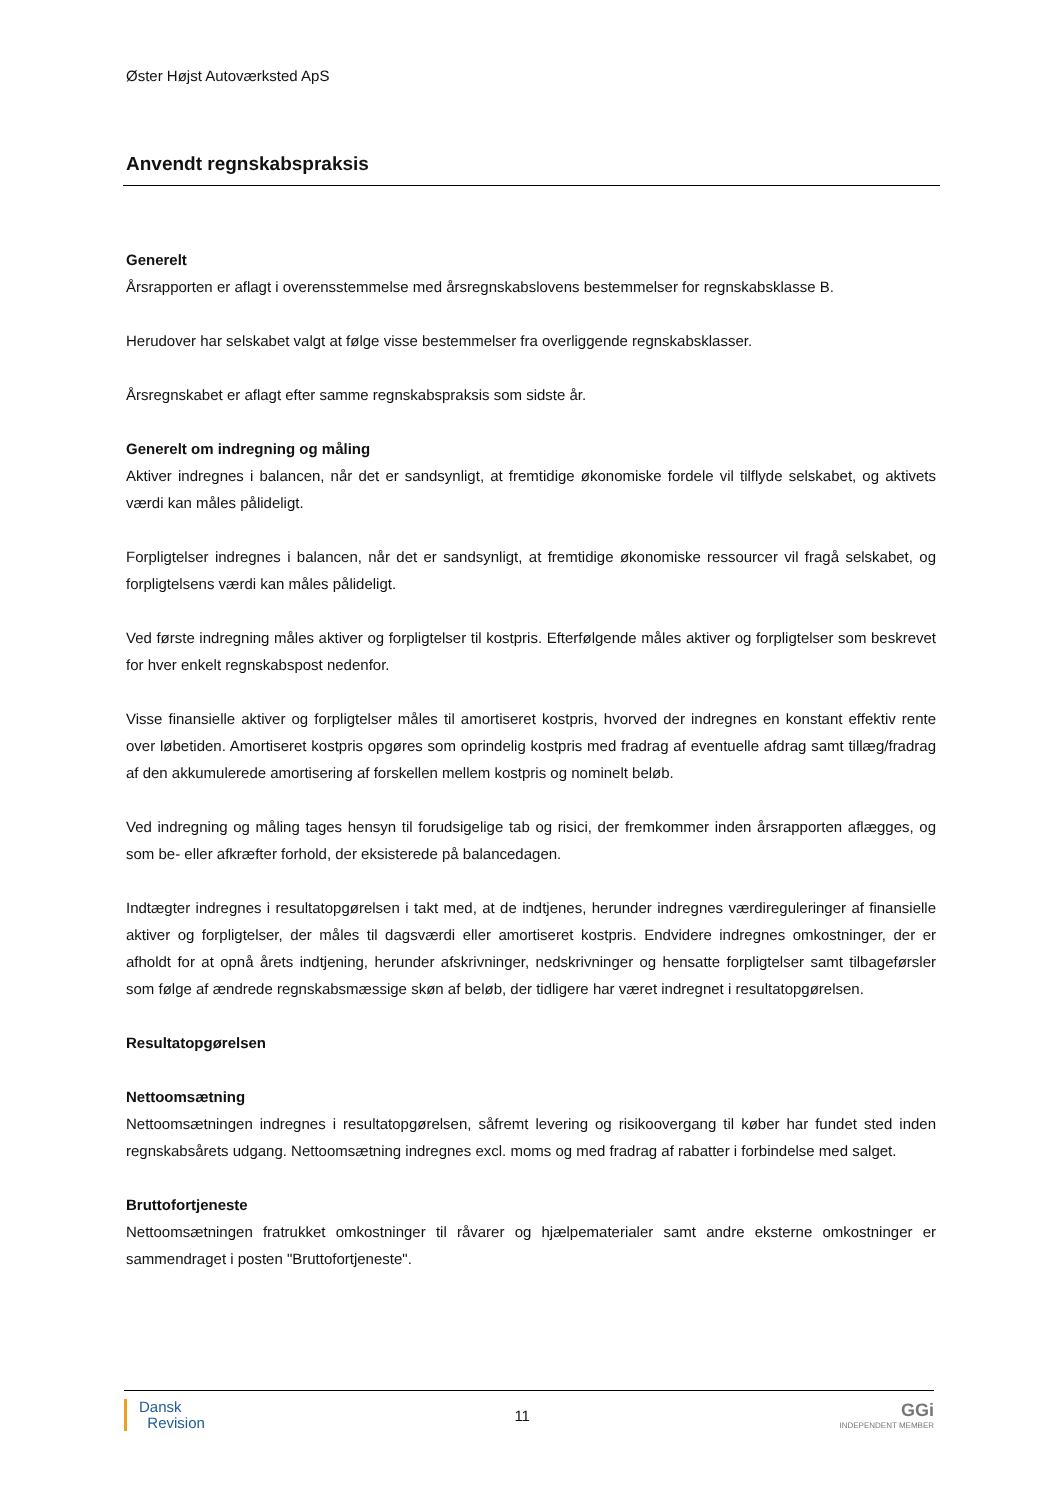Øster Højst Autoværksted ApS
Anvendt regnskabspraksis
Generelt
Årsrapporten er aflagt i overensstemmelse med årsregnskabslovens bestemmelser for regnskabsklasse B.
Herudover har selskabet valgt at følge visse bestemmelser fra overliggende regnskabsklasser.
Årsregnskabet er aflagt efter samme regnskabspraksis som sidste år.
Generelt om indregning og måling
Aktiver indregnes i balancen, når det er sandsynligt, at fremtidige økonomiske fordele vil tilflyde selskabet, og aktivets værdi kan måles pålideligt.
Forpligtelser indregnes i balancen, når det er sandsynligt, at fremtidige økonomiske ressourcer vil fragå selskabet, og forpligtelsens værdi kan måles pålideligt.
Ved første indregning måles aktiver og forpligtelser til kostpris. Efterfølgende måles aktiver og forpligtelser som beskrevet for hver enkelt regnskabspost nedenfor.
Visse finansielle aktiver og forpligtelser måles til amortiseret kostpris, hvorved der indregnes en konstant effektiv rente over løbetiden. Amortiseret kostpris opgøres som oprindelig kostpris med fradrag af eventuelle afdrag samt tillæg/fradrag af den akkumulerede amortisering af forskellen mellem kostpris og nominelt beløb.
Ved indregning og måling tages hensyn til forudsigelige tab og risici, der fremkommer inden årsrapporten aflægges, og som be- eller afkræfter forhold, der eksisterede på balancedagen.
Indtægter indregnes i resultatopgørelsen i takt med, at de indtjenes, herunder indregnes værdireguleringer af finansielle aktiver og forpligtelser, der måles til dagsværdi eller amortiseret kostpris. Endvidere indregnes omkostninger, der er afholdt for at opnå årets indtjening, herunder afskrivninger, nedskrivninger og hensatte forpligtelser samt tilbageførsler som følge af ændrede regnskabsmæssige skøn af beløb, der tidligere har været indregnet i resultatopgørelsen.
Resultatopgørelsen
Nettoomsætning
Nettoomsætningen indregnes i resultatopgørelsen, såfremt levering og risikoovergang til køber har fundet sted inden regnskabsårets udgang. Nettoomsætning indregnes excl. moms og med fradrag af rabatter i forbindelse med salget.
Bruttofortjeneste
Nettoomsætningen fratrukket omkostninger til råvarer og hjælpematerialer samt andre eksterne omkostninger er sammendraget i posten "Bruttofortjeneste".
Dansk
Revision
11
GGi
INDEPENDENT MEMBER